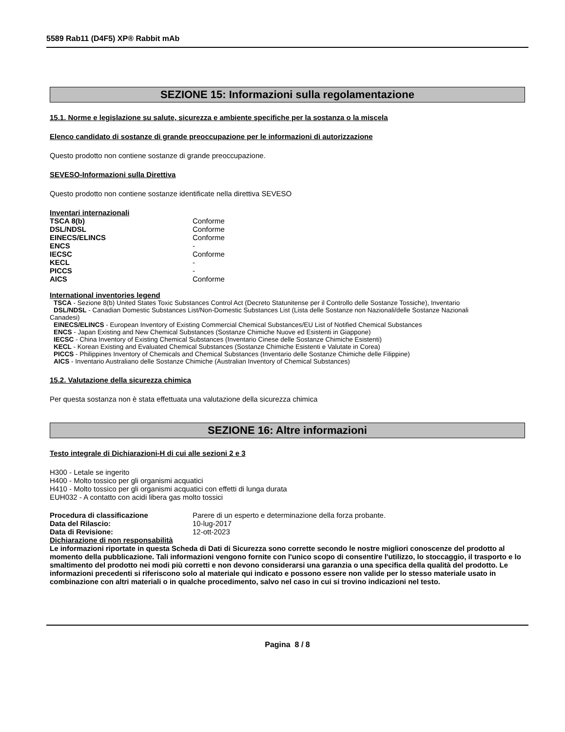5589 Rab11 (D4F5) XP® Rabbit mAb
SEZIONE 15: Informazioni sulla regolamentazione
15.1. Norme e legislazione su salute, sicurezza e ambiente specifiche per la sostanza o la miscela
Elenco candidato di sostanze di grande preoccupazione per le informazioni di autorizzazione
Questo prodotto non contiene sostanze di grande preoccupazione.
SEVESO-Informazioni sulla Direttiva
Questo prodotto non contiene sostanze identificate nella direttiva SEVESO
Inventari internazionali
| TSCA 8(b) | Conforme |
| DSL/NDSL | Conforme |
| EINECS/ELINCS | Conforme |
| ENCS | - |
| IECSC | Conforme |
| KECL | - |
| PICCS | - |
| AICS | Conforme |
International inventories legend
TSCA - Sezione 8(b) United States Toxic Substances Control Act (Decreto Statunitense per il Controllo delle Sostanze Tossiche), Inventario
DSL/NDSL - Canadian Domestic Substances List/Non-Domestic Substances List (Lista delle Sostanze non Nazionali/delle Sostanze Nazionali
Canadesi)
EINECS/ELINCS - European Inventory of Existing Commercial Chemical Substances/EU List of Notified Chemical Substances
ENCS - Japan Existing and New Chemical Substances (Sostanze Chimiche Nuove ed Esistenti in Giappone)
IECSC - China Inventory of Existing Chemical Substances (Inventario Cinese delle Sostanze Chimiche Esistenti)
KECL - Korean Existing and Evaluated Chemical Substances (Sostanze Chimiche Esistenti e Valutate in Corea)
PICCS - Philippines Inventory of Chemicals and Chemical Substances (Inventario delle Sostanze Chimiche delle Filippine)
AICS - Inventario Australiano delle Sostanze Chimiche (Australian Inventory of Chemical Substances)
15.2. Valutazione della sicurezza chimica
Per questa sostanza non è stata effettuata una valutazione della sicurezza chimica
SEZIONE 16: Altre informazioni
Testo integrale di Dichiarazioni-H di cui alle sezioni 2 e 3
H300 - Letale se ingerito
H400 - Molto tossico per gli organismi acquatici
H410 - Molto tossico per gli organismi acquatici con effetti di lunga durata
EUH032 - A contatto con acidi libera gas molto tossici
| Procedura di classificazione | Parere di un esperto e determinazione della forza probante. |
| Data del Rilascio: | 10-lug-2017 |
| Data di Revisione: | 12-ott-2023 |
Dichiarazione di non responsabilità
Le informazioni riportate in questa Scheda di Dati di Sicurezza sono corrette secondo le nostre migliori conoscenze del prodotto al momento della pubblicazione. Tali informazioni vengono fornite con l'unico scopo di consentire l'utilizzo, lo stoccaggio, il trasporto e lo smaltimento del prodotto nei modi più corretti e non devono considerarsi una garanzia o una specifica della qualità del prodotto. Le informazioni precedenti si riferiscono solo al materiale qui indicato e possono essere non valide per lo stesso materiale usato in combinazione con altri materiali o in qualche procedimento, salvo nel caso in cui si trovino indicazioni nel testo.
Pagina 8 / 8